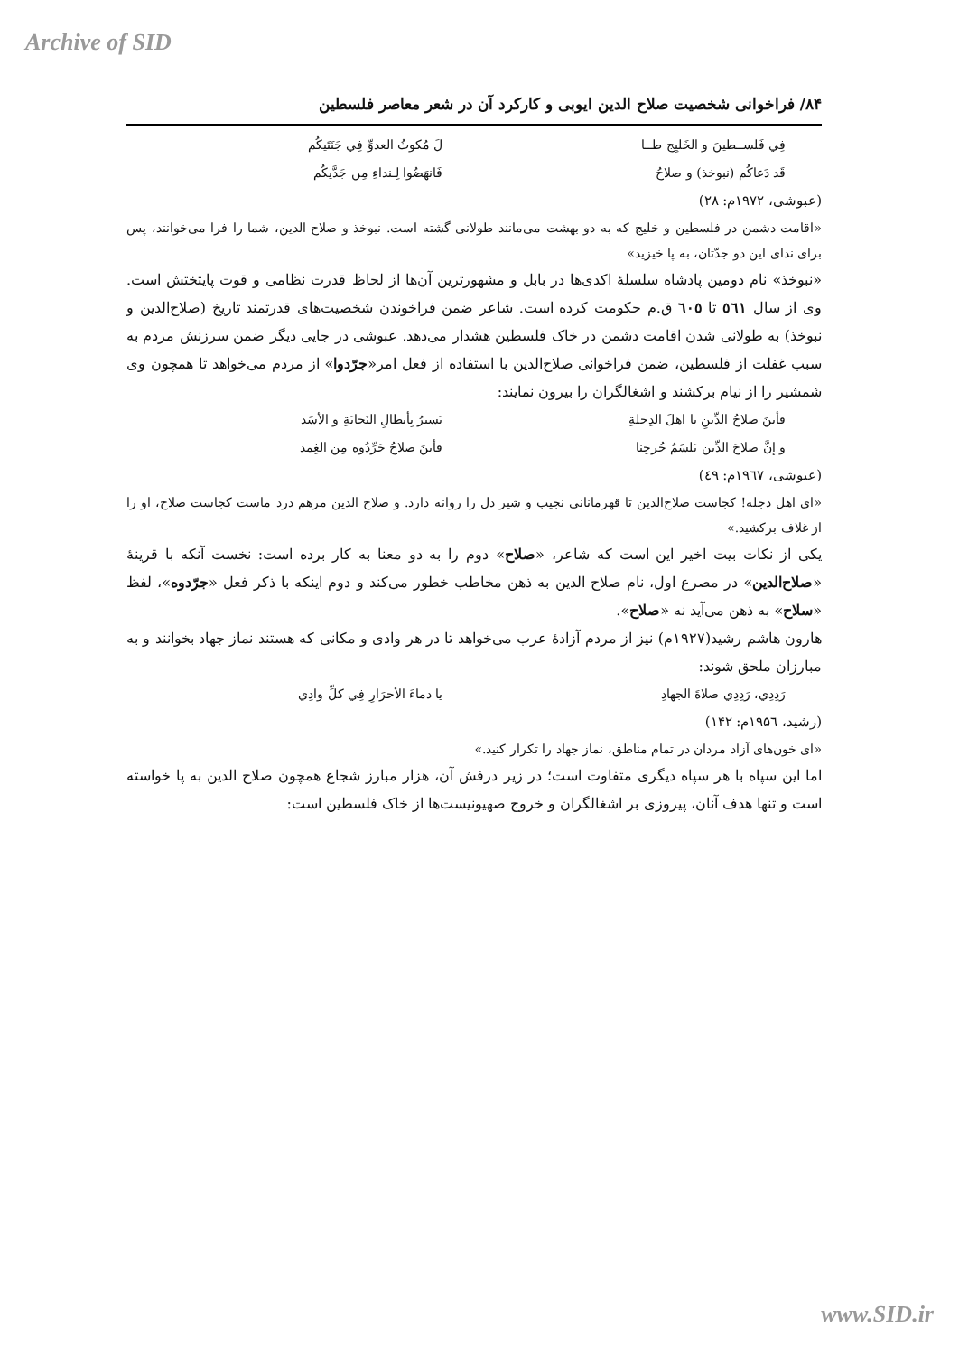Archive of SID
۸۴/ فراخوانی شخصیت صلاح الدین ایوبی و کارکرد آن در شعر معاصر فلسطین
فِي فَلســطينَ و الخَليِج طــا لَ مُكوثُ العدوِّ فِي جَنَتَيكُم
قَد دَعاكُم (نبوخذ) و صلاحُ فَانهَضُوا لِـنداءِ مِن جَدَّيكُم
(عبوشی، ۱۹۷۲م: ۲۸)
«اقامت دشمن در فلسطین و خلیج که به دو بهشت می‌مانند طولانی گشته است. نبوخذ و صلاح الدین، شما را فرا می‌خوانند، پس برای ندای این دو جدّتان، به پا خیزید»
«نبوخذ» نام دومین پادشاه سلسلهٔ اکدی‌ها در بابل و مشهورترین آن‌ها از لحاظ قدرت نظامی و قوت پایتختش است. وی از سال ٥٦١ تا ٦٠٥ ق.م حکومت کرده است. شاعر ضمن فراخوندن شخصیت‌های قدرتمند تاریخ (صلاح‌الدین و نبوخذ) به طولانی شدن اقامت دشمن در خاک فلسطین هشدار می‌دهد. عبوشی در جایی دیگر ضمن سرزنش مردم به سبب غفلت از فلسطین، ضمن فراخوانی صلاح‌الدین با استفاده از فعل امر«جرّدوا» از مردم می‌خواهد تا همچون وی شمشیر را از نیام برکشند و اشغالگران را بیرون نمایند:
فأينَ صلاحُ الدِّينِ يا اهلَ الدِجلةِ يَسيرُ بِأبطالِ النَجابَةِ و الأسَد
و إنَّ صلاحَ الدِّين بَلسَمُ جُرحِنا فأينَ صلاحُ جَرِّدُوه مِن الغِمد
(عبوشی، ۱۹٦۷م: ٤۹)
«ای اهل دجله! کجاست صلاح‌الدین تا قهرمانانی نجیب و شیر دل را روانه دارد. و صلاح الدین مرهم درد ماست کجاست صلاح، او را از غلاف برکشید.»
یکی از نکات بیت اخیر این است که شاعر، «صلاح» دوم را به دو معنا به کار برده است: نخست آنکه با قرینهٔ «صلاح‌الدین» در مصرع اول، نام صلاح الدین به ذهن مخاطب خطور می‌کند و دوم اینکه با ذکر فعل «جرّدوه»، لفظ «سلاح» به ذهن می‌آید نه «صلاح».
هارون هاشم رشید(۱۹۲۷م) نیز از مردم آزادهٔ عرب می‌خواهد تا در هر وادی و مکانی که هستند نماز جهاد بخوانند و به مبارزان ملحق شوند:
رَدِدِي، رَدِدِي صلاةَ الجهادِ يا دماءَ الأحرَارِ فِي كلِّ وادِي
(رشید، ۱۹۵٦م: ۱۴۲)
«ای خون‌های آزاد مردان در تمام مناطق، نماز جهاد را تکرار کنید.»
اما این سپاه با هر سپاه دیگری متفاوت است؛ در زیر درفش آن، هزار مبارز شجاع همچون صلاح الدین به پا خواسته است و تنها هدف آنان، پیروزی بر اشغالگران و خروج صهیونیست‌ها از خاک فلسطین است:
www.SID.ir